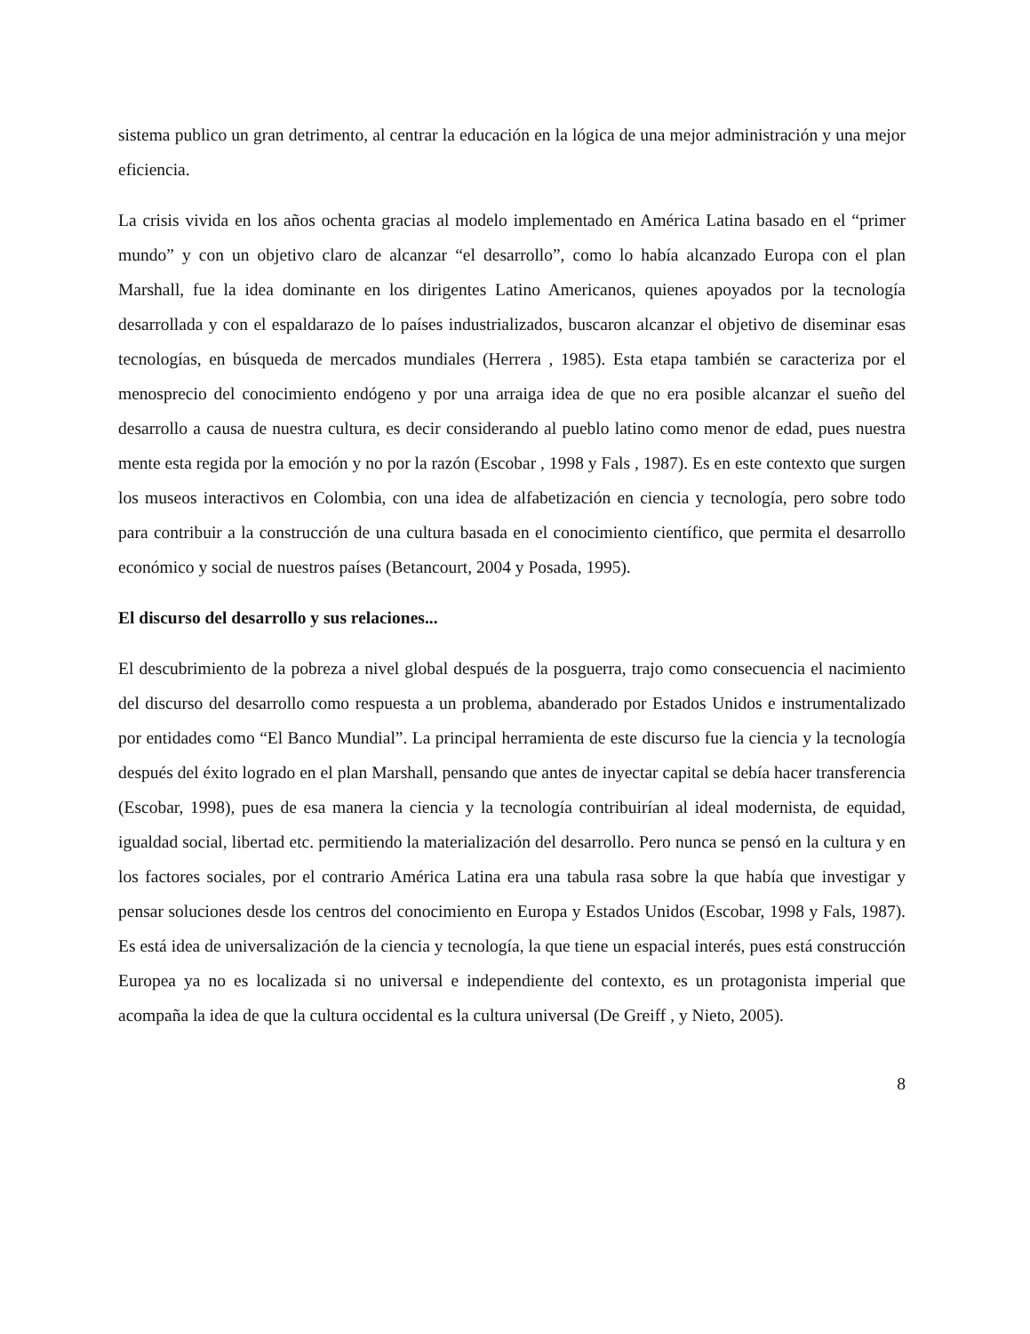sistema publico un gran detrimento, al centrar la educación en la lógica de una mejor administración y una mejor eficiencia.
La crisis vivida en los años ochenta gracias al modelo implementado en América Latina basado en el “primer mundo” y con un objetivo claro de alcanzar “el desarrollo”, como lo había alcanzado Europa con el plan Marshall, fue la idea dominante en los dirigentes Latino Americanos, quienes apoyados por la tecnología desarrollada y con el espaldarazo de lo países industrializados, buscaron alcanzar el objetivo de diseminar esas tecnologías, en búsqueda de mercados mundiales (Herrera , 1985). Esta etapa también se caracteriza por el menosprecio del conocimiento endógeno y por una arraiga idea de que no era posible alcanzar el sueño del desarrollo a causa de nuestra cultura, es decir considerando al pueblo latino como menor de edad, pues nuestra mente esta regida por la emoción y no por la razón (Escobar , 1998 y Fals , 1987). Es en este contexto que surgen los museos interactivos en Colombia, con una idea de alfabetización en ciencia y tecnología, pero sobre todo para contribuir a la construcción de una cultura basada en el conocimiento científico, que permita el desarrollo económico y social de nuestros países (Betancourt, 2004 y Posada, 1995).
El discurso del desarrollo y sus relaciones...
El descubrimiento de la pobreza a nivel global después de la posguerra, trajo como consecuencia el nacimiento del discurso del desarrollo como respuesta a un problema, abanderado por Estados Unidos e instrumentalizado por entidades como “El Banco Mundial”. La principal herramienta de este discurso fue la ciencia y la tecnología después del éxito logrado en el plan Marshall, pensando que antes de inyectar capital se debía hacer transferencia (Escobar, 1998), pues de esa manera la ciencia y la tecnología contribuirían al ideal modernista, de equidad, igualdad social, libertad etc. permitiendo la materialización del desarrollo. Pero nunca se pensó en la cultura y en los factores sociales, por el contrario América Latina era una tabula rasa sobre la que había que investigar y pensar soluciones desde los centros del conocimiento en Europa y Estados Unidos (Escobar, 1998 y Fals, 1987). Es está idea de universalización de la ciencia y tecnología, la que tiene un espacial interés, pues está construcción Europea ya no es localizada si no universal e independiente del contexto, es un protagonista imperial que acompaña la idea de que la cultura occidental es la cultura universal (De Greiff , y Nieto, 2005).
8